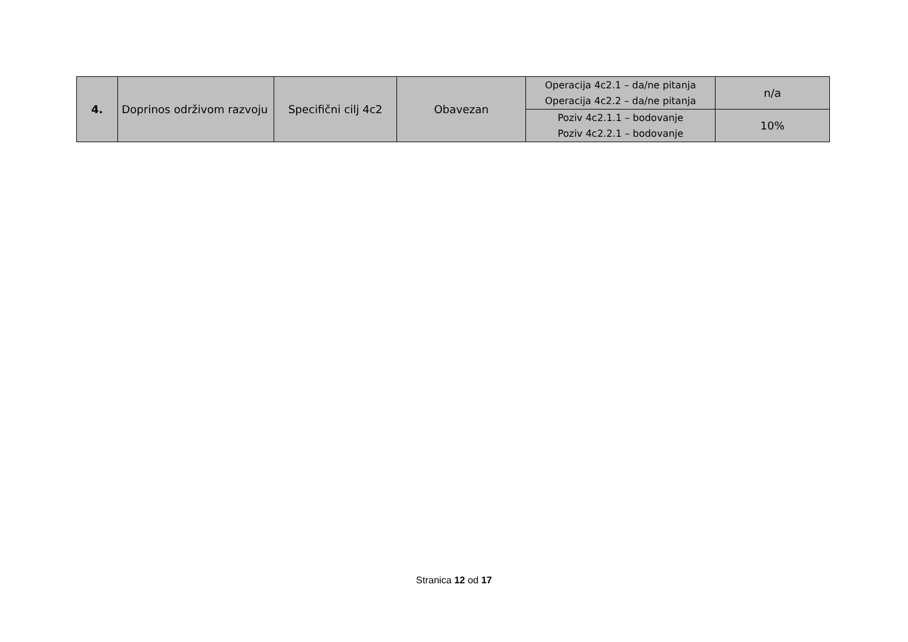| 4. | Doprinos održivom razvoju | Specifični cilj 4c2 | Obavezan | Operacija 4c2.1 – da/ne pitanja Operacija 4c2.2 – da/ne pitanja | n/a |
| | | | | Poziv 4c2.1.1 – bodovanje Poziv 4c2.2.1 – bodovanje | 10% |
Stranica 12 od 17